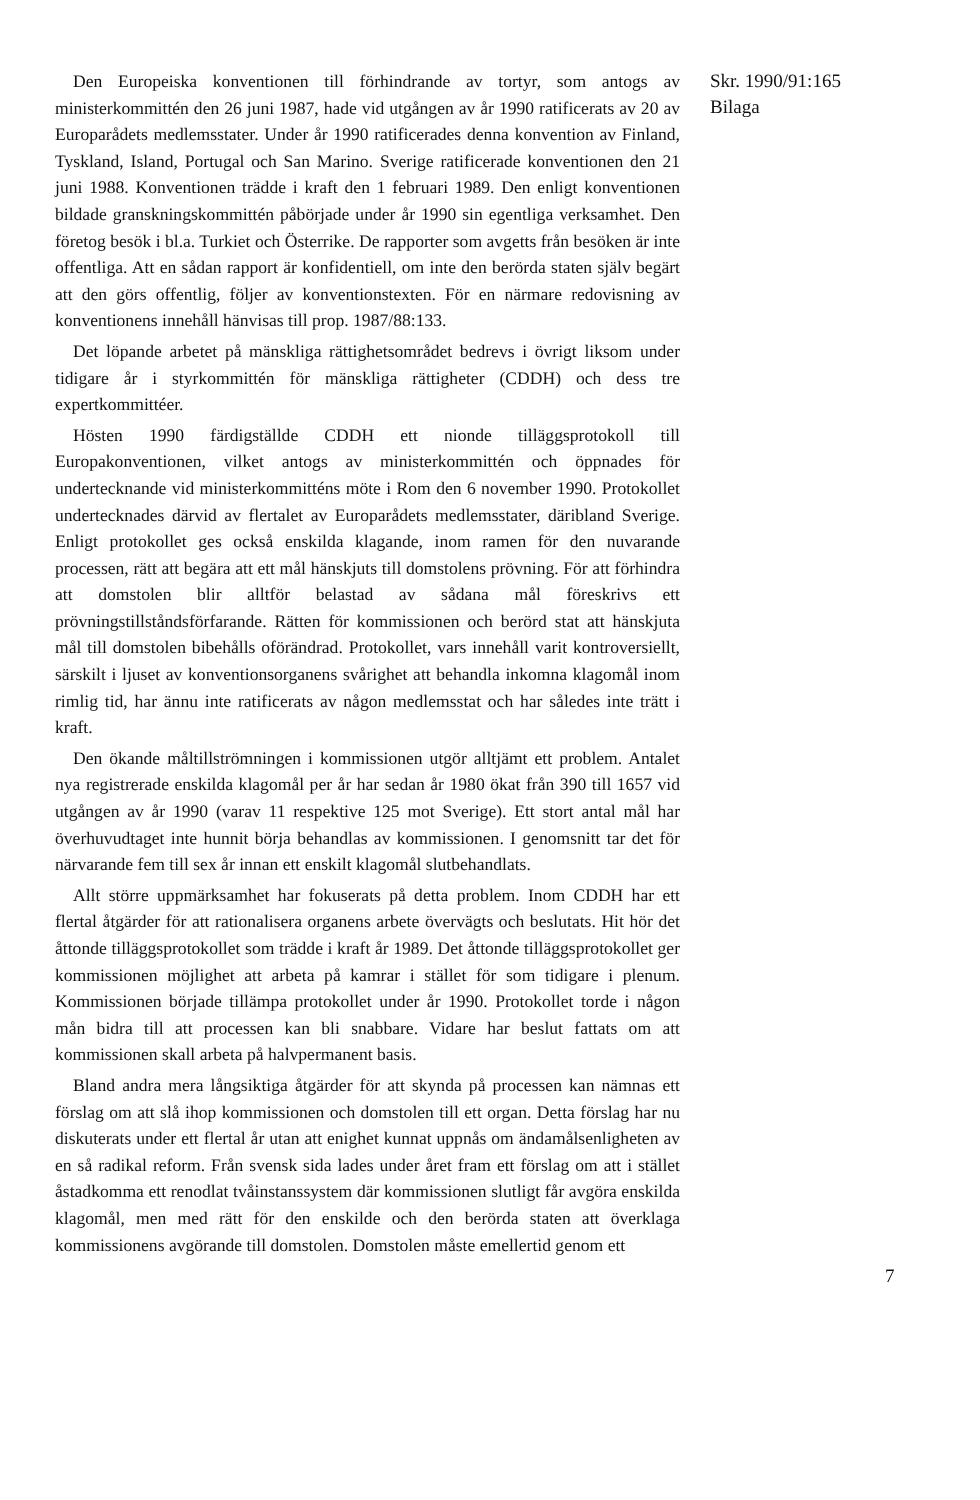Den Europeiska konventionen till förhindrande av tortyr, som antogs av ministerkommittén den 26 juni 1987, hade vid utgången av år 1990 ratificerats av 20 av Europarådets medlemsstater. Under år 1990 ratificerades denna konvention av Finland, Tyskland, Island, Portugal och San Marino. Sverige ratificerade konventionen den 21 juni 1988. Konventionen trädde i kraft den 1 februari 1989. Den enligt konventionen bildade granskningskommittén påbörjade under år 1990 sin egentliga verksamhet. Den företog besök i bl.a. Turkiet och Österrike. De rapporter som avgetts från besöken är inte offentliga. Att en sådan rapport är konfidentiell, om inte den berörda staten själv begärt att den görs offentlig, följer av konventionstexten. För en närmare redovisning av konventionens innehåll hänvisas till prop. 1987/88:133.
Det löpande arbetet på mänskliga rättighetsområdet bedrevs i övrigt liksom under tidigare år i styrkommittén för mänskliga rättigheter (CDDH) och dess tre expertkommittéer.
Hösten 1990 färdigställde CDDH ett nionde tilläggsprotokoll till Europakonventionen, vilket antogs av ministerkommittén och öppnades för undertecknande vid ministerkommitténs möte i Rom den 6 november 1990. Protokollet undertecknades därvid av flertalet av Europarådets medlemsstater, däribland Sverige. Enligt protokollet ges också enskilda klagande, inom ramen för den nuvarande processen, rätt att begära att ett mål hänskjuts till domstolens prövning. För att förhindra att domstolen blir alltför belastad av sådana mål föreskrivs ett prövningstillståndsförfarande. Rätten för kommissionen och berörd stat att hänskjuta mål till domstolen bibehålls oförändrad. Protokollet, vars innehåll varit kontroversiellt, särskilt i ljuset av konventionsorganens svårighet att behandla inkomna klagomål inom rimlig tid, har ännu inte ratificerats av någon medlemsstat och har således inte trätt i kraft.
Den ökande måltillströmningen i kommissionen utgör alltjämt ett problem. Antalet nya registrerade enskilda klagomål per år har sedan år 1980 ökat från 390 till 1657 vid utgången av år 1990 (varav 11 respektive 125 mot Sverige). Ett stort antal mål har överhuvudtaget inte hunnit börja behandlas av kommissionen. I genomsnitt tar det för närvarande fem till sex år innan ett enskilt klagomål slutbehandlats.
Allt större uppmärksamhet har fokuserats på detta problem. Inom CDDH har ett flertal åtgärder för att rationalisera organens arbete övervägts och beslutats. Hit hör det åttonde tilläggsprotokollet som trädde i kraft år 1989. Det åttonde tilläggsprotokollet ger kommissionen möjlighet att arbeta på kamrar i stället för som tidigare i plenum. Kommissionen började tillämpa protokollet under år 1990. Protokollet torde i någon mån bidra till att processen kan bli snabbare. Vidare har beslut fattats om att kommissionen skall arbeta på halvpermanent basis.
Bland andra mera långsiktiga åtgärder för att skynda på processen kan nämnas ett förslag om att slå ihop kommissionen och domstolen till ett organ. Detta förslag har nu diskuterats under ett flertal år utan att enighet kunnat uppnås om ändamålsenligheten av en så radikal reform. Från svensk sida lades under året fram ett förslag om att i stället åstadkomma ett renodlat tvåinstanssystem där kommissionen slutligt får avgöra enskilda klagomål, men med rätt för den enskilde och den berörda staten att överklaga kommissionens avgörande till domstolen. Domstolen måste emellertid genom ett
Skr. 1990/91:165
Bilaga
7